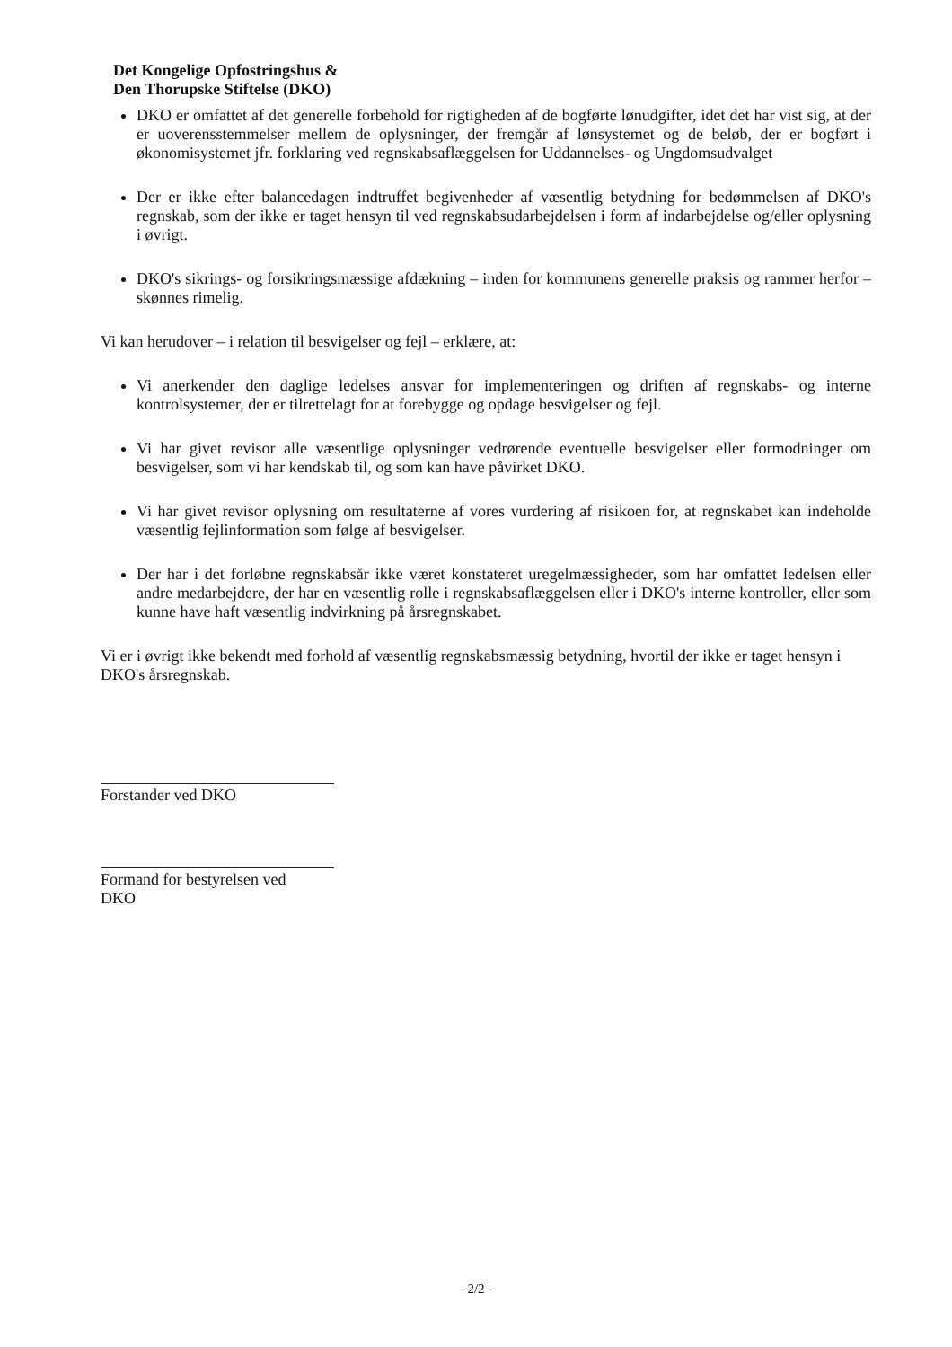Det Kongelige Opfostringshus &
Den Thorupske Stiftelse (DKO)
DKO er omfattet af det generelle forbehold for rigtigheden af de bogførte lønudgifter, idet det har vist sig, at der er uoverensstemmelser mellem de oplysninger, der fremgår af lønsystemet og de beløb, der er bogført i økonomisystemet jfr. forklaring ved regnskabsaflæggelsen for Uddannelses- og Ungdomsudvalget
Der er ikke efter balancedagen indtruffet begivenheder af væsentlig betydning for bedømmelsen af DKO's regnskab, som der ikke er taget hensyn til ved regnskabsudarbejdelsen i form af indarbejdelse og/eller oplysning i øvrigt.
DKO's sikrings- og forsikringsmæssige afdækning – inden for kommunens generelle praksis og rammer herfor – skønnes rimelig.
Vi kan herudover – i relation til besvigelser og fejl – erklære, at:
Vi anerkender den daglige ledelses ansvar for implementeringen og driften af regnskabs- og interne kontrolsystemer, der er tilrettelagt for at forebygge og opdage besvigelser og fejl.
Vi har givet revisor alle væsentlige oplysninger vedrørende eventuelle besvigelser eller formodninger om besvigelser, som vi har kendskab til, og som kan have påvirket DKO.
Vi har givet revisor oplysning om resultaterne af vores vurdering af risikoen for, at regnskabet kan indeholde væsentlig fejlinformation som følge af besvigelser.
Der har i det forløbne regnskabsår ikke været konstateret uregelmæssigheder, som har omfattet ledelsen eller andre medarbejdere, der har en væsentlig rolle i regnskabsaflæggelsen eller i DKO's interne kontroller, eller som kunne have haft væsentlig indvirkning på årsregnskabet.
Vi er i øvrigt ikke bekendt med forhold af væsentlig regnskabsmæssig betydning, hvortil der ikke er taget hensyn i DKO's årsregnskab.
Forstander ved DKO
Formand for bestyrelsen ved
DKO
- 2/2 -